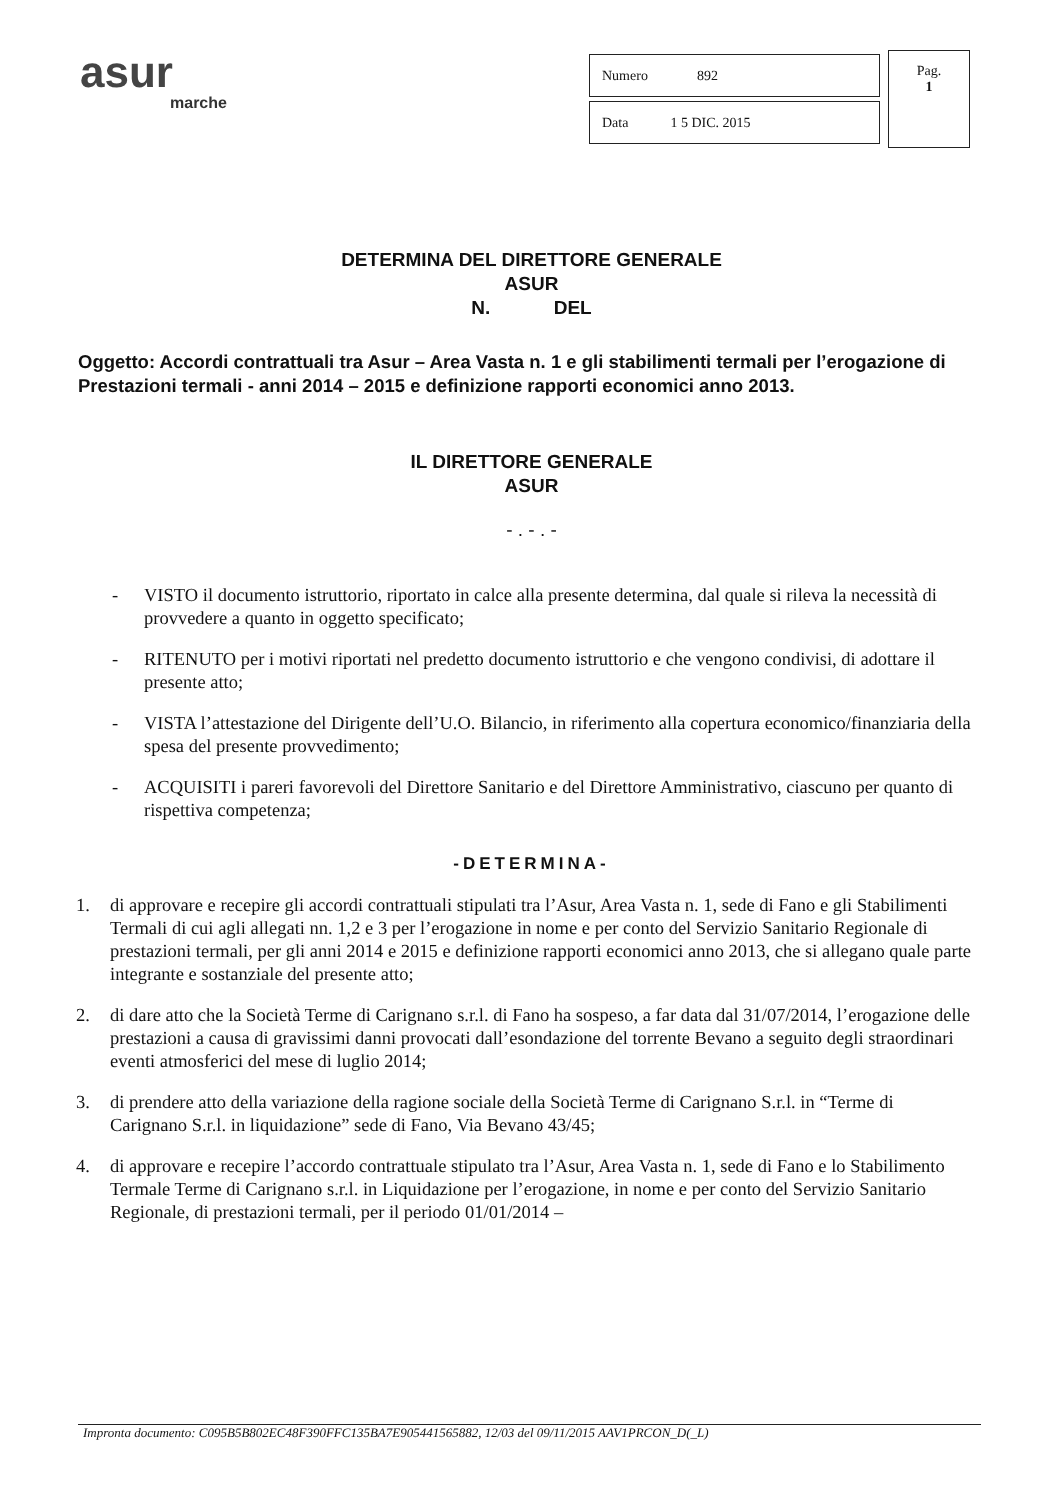asur
marche
| Numero 892 |
| Data 1 5 DIC. 2015 |
Pag.
1
DETERMINA DEL DIRETTORE GENERALE
ASUR
N. DEL
Oggetto: Accordi contrattuali tra Asur – Area Vasta n. 1 e gli stabilimenti termali per l’erogazione di Prestazioni termali - anni 2014 – 2015 e definizione rapporti economici anno 2013.
IL DIRETTORE GENERALE
ASUR
- . - . -
- VISTO il documento istruttorio, riportato in calce alla presente determina, dal quale si rileva la necessità di provvedere a quanto in oggetto specificato;
- RITENUTO per i motivi riportati nel predetto documento istruttorio e che vengono condivisi, di adottare il presente atto;
- VISTA l’attestazione del Dirigente dell’U.O. Bilancio, in riferimento alla copertura economico/finanziaria della spesa del presente provvedimento;
- ACQUISITI i pareri favorevoli del Direttore Sanitario e del Direttore Amministrativo, ciascuno per quanto di rispettiva competenza;
-DETERMINA-
1. di approvare e recepire gli accordi contrattuali stipulati tra l’Asur, Area Vasta n. 1, sede di Fano e gli Stabilimenti Termali di cui agli allegati nn. 1,2 e 3 per l’erogazione in nome e per conto del Servizio Sanitario Regionale di prestazioni termali, per gli anni 2014 e 2015 e definizione rapporti economici anno 2013, che si allegano quale parte integrante e sostanziale del presente atto;
2. di dare atto che la Società Terme di Carignano s.r.l. di Fano ha sospeso, a far data dal 31/07/2014, l’erogazione delle prestazioni a causa di gravissimi danni provocati dall’esondazione del torrente Bevano a seguito degli straordinari eventi atmosferici del mese di luglio 2014;
3. di prendere atto della variazione della ragione sociale della Società Terme di Carignano S.r.l. in “Terme di Carignano S.r.l. in liquidazione” sede di Fano, Via Bevano 43/45;
4. di approvare e recepire l’accordo contrattuale stipulato tra l’Asur, Area Vasta n. 1, sede di Fano e lo Stabilimento Termale Terme di Carignano s.r.l. in Liquidazione per l’erogazione, in nome e per conto del Servizio Sanitario Regionale, di prestazioni termali, per il periodo 01/01/2014 –
Impronta documento: C095B5B802EC48F390FFC135BA7E905441565882, 12/03 del 09/11/2015 AAV1PRCON_D(_L)